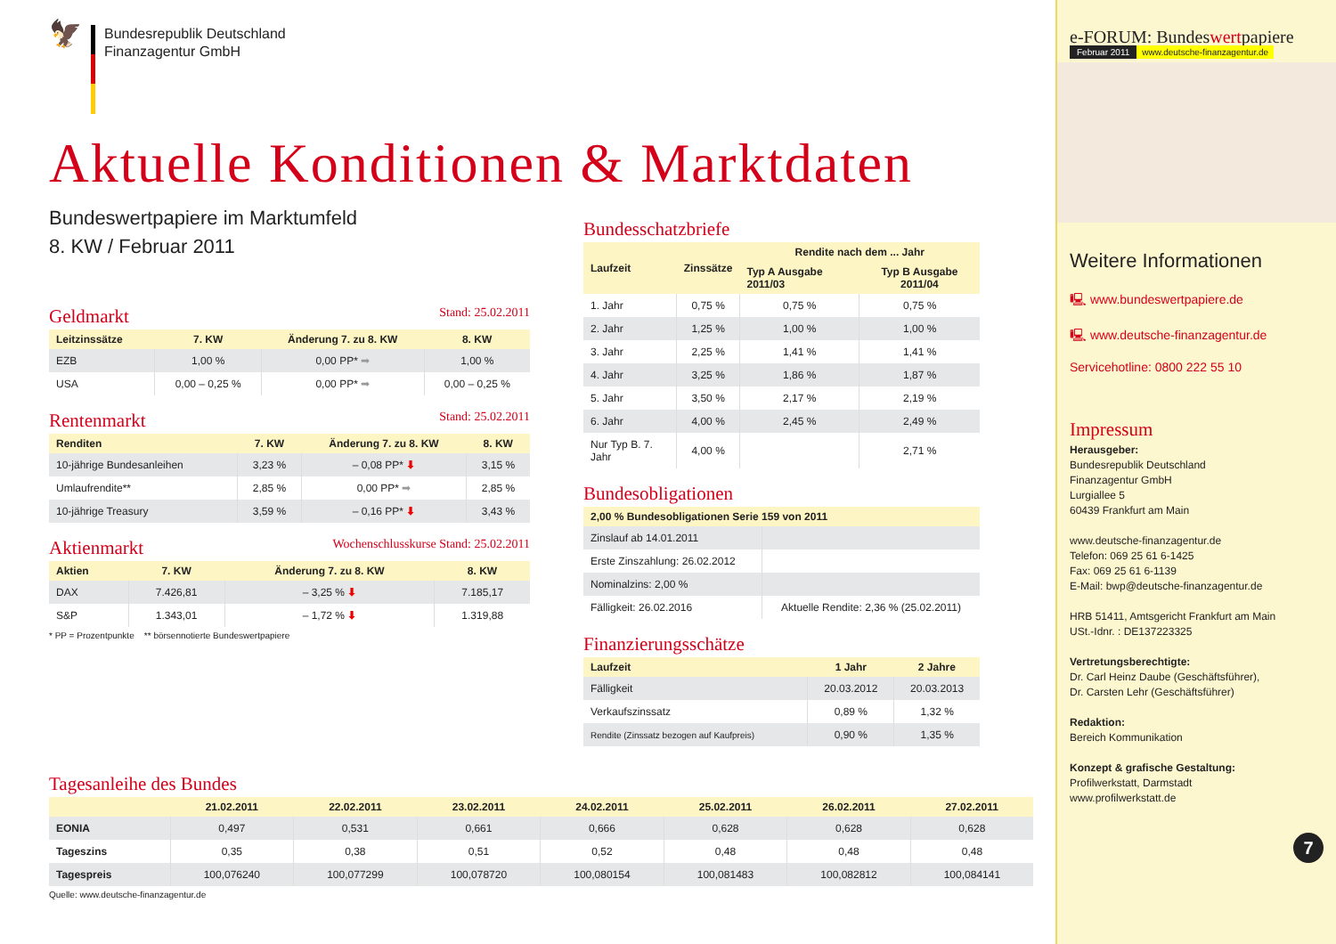🦅
Bundesrepublik Deutschland
Finanzagentur GmbH
Aktuelle Konditionen & Marktdaten
Bundeswertpapiere im Marktumfeld
8. KW / Februar 2011
Geldmarkt Stand: 25.02.2011
| Leitzinssätze | 7. KW | Änderung 7. zu 8. KW | 8. KW |
| --- | --- | --- | --- |
| EZB | 1,00 % | 0,00 PP* ➡ | 1,00 % |
| USA | 0,00 – 0,25 % | 0,00 PP* ➡ | 0,00 – 0,25 % |
Rentenmarkt Stand: 25.02.2011
| Renditen | 7. KW | Änderung 7. zu 8. KW | 8. KW |
| --- | --- | --- | --- |
| 10-jährige Bundesanleihen | 3,23 % | – 0,08 PP* ⬇ | 3,15 % |
| Umlaufrendite** | 2,85 % | 0,00 PP* ➡ | 2,85 % |
| 10-jährige Treasury | 3,59 % | – 0,16 PP* ⬇ | 3,43 % |
Aktienmarkt Wochenschlusskurse Stand: 25.02.2011
| Aktien | 7. KW | Änderung 7. zu 8. KW | 8. KW |
| --- | --- | --- | --- |
| DAX | 7.426,81 | – 3,25 % ⬇ | 7.185,17 |
| S&P | 1.343,01 | – 1,72 % ⬇ | 1.319,88 |
* PP = Prozentpunkte ** börsennotierte Bundeswertpapiere
Bundesschatzbriefe
| Laufzeit | Zinssätze | Rendite nach dem ... Jahr | |
| --- | --- | --- | --- |
| | | Typ A Ausgabe 2011/03 | Typ B Ausgabe 2011/04 |
| 1. Jahr | 0,75 % | 0,75 % | 0,75 % |
| 2. Jahr | 1,25 % | 1,00 % | 1,00 % |
| 3. Jahr | 2,25 % | 1,41 % | 1,41 % |
| 4. Jahr | 3,25 % | 1,86 % | 1,87 % |
| 5. Jahr | 3,50 % | 2,17 % | 2,19 % |
| 6. Jahr | 4,00 % | 2,45 % | 2,49 % |
| Nur Typ B. 7. Jahr | 4,00 % | | 2,71 % |
Bundesobligationen
| 2,00 % Bundesobligationen Serie 159 von 2011 | |
| --- | --- |
| Zinslauf ab 14.01.2011 | |
| Erste Zinszahlung: 26.02.2012 | |
| Nominalzins: 2,00 % | |
| Fälligkeit: 26.02.2016 | Aktuelle Rendite: 2,36 % (25.02.2011) |
Finanzierungsschätze
| Laufzeit | 1 Jahr | 2 Jahre |
| --- | --- | --- |
| Fälligkeit | 20.03.2012 | 20.03.2013 |
| Verkaufszinssatz | 0,89 % | 1,32 % |
| Rendite (Zinssatz bezogen auf Kaufpreis) | 0,90 % | 1,35 % |
Tagesanleihe des Bundes
| | 21.02.2011 | 22.02.2011 | 23.02.2011 | 24.02.2011 | 25.02.2011 | 26.02.2011 | 27.02.2011 |
| --- | --- | --- | --- | --- | --- | --- | --- |
| EONIA | 0,497 | 0,531 | 0,661 | 0,666 | 0,628 | 0,628 | 0,628 |
| Tageszins | 0,35 | 0,38 | 0,51 | 0,52 | 0,48 | 0,48 | 0,48 |
| Tagespreis | 100,076240 | 100,077299 | 100,078720 | 100,080154 | 100,081483 | 100,082812 | 100,084141 |
Quelle: www.deutsche-finanzagentur.de
e-FORUM: Bundeswertpapiere
Februar 2011 www.deutsche-finanzagentur.de
Weitere Informationen
🖳 www.bundeswertpapiere.de
🖳 www.deutsche-finanzagentur.de
Servicehotline: 0800 222 55 10
Impressum
Herausgeber:
Bundesrepublik Deutschland
Finanzagentur GmbH
Lurgiallee 5
60439 Frankfurt am Main
www.deutsche-finanzagentur.de
Telefon: 069 25 61 6-1425
Fax: 069 25 61 6-1139
E-Mail: bwp@deutsche-finanzagentur.de
HRB 51411, Amtsgericht Frankfurt am Main
USt.-Idnr. : DE137223325
Vertretungsberechtigte:
Dr. Carl Heinz Daube (Geschäftsführer),
Dr. Carsten Lehr (Geschäftsführer)
Redaktion:
Bereich Kommunikation
Konzept & grafische Gestaltung:
Profilwerkstatt, Darmstadt
www.profilwerkstatt.de
7